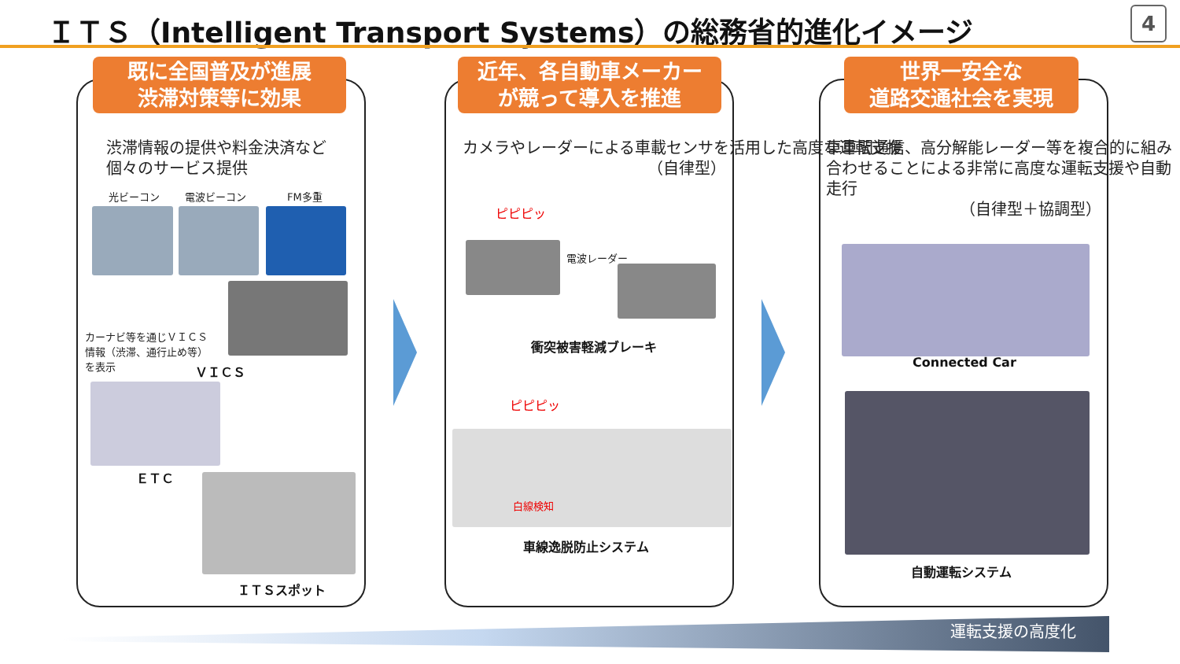ＩＴＳ（Intelligent Transport Systems）の総務省的進化イメージ
4
既に全国普及が進展
渋滞対策等に効果
渋滞情報の提供や料金決済など
個々のサービス提供
光ビーコン 電波ビーコン FM多重
カーナビ等を通じＶＩＣＳ情報（渋滞、通行止め等）を表示
ＶＩＣＳ
ＥＴＣ
ＩＴＳスポット
近年、各自動車メーカー
が競って導入を推進
カメラやレーダーによる車載センサを活用した高度な運転支援
（自律型）
ピピピッ
電波レーダー
衝突被害軽減ブレーキ
ピピピッ
白線検知
車線逸脱防止システム
世界一安全な
道路交通社会を実現
車車間通信、高分解能レーダー等を複合的に組み合わせることによる非常に高度な運転支援や自動走行
（自律型＋協調型）
Connected Car
自動運転システム
運転支援の高度化